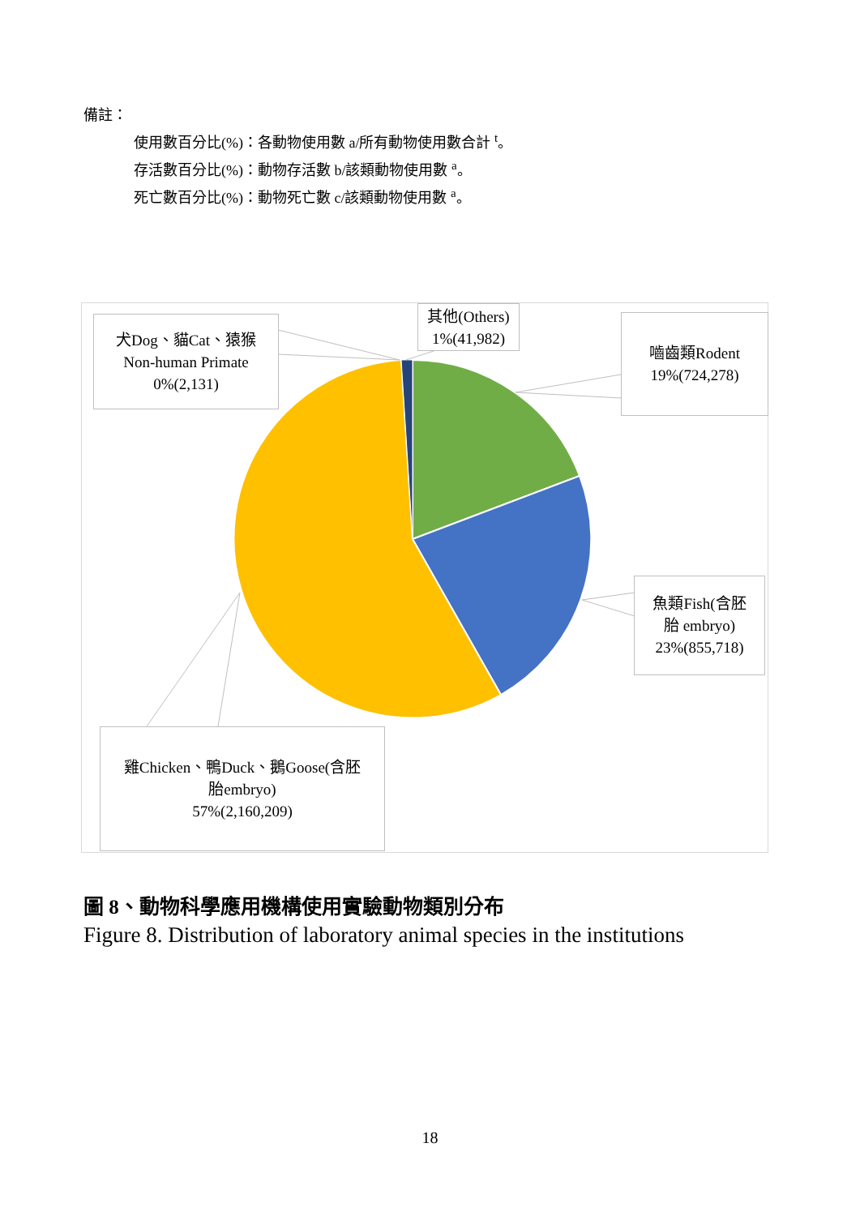備註：
使用數百分比(%)：各動物使用數 a/所有動物使用數合計 <sup>t</sup>。
存活數百分比(%)：動物存活數 b/該類動物使用數 <sup>a</sup>。
死亡數百分比(%)：動物死亡數 c/該類動物使用數 <sup>a</sup>。
其他(Others)
1%(41,982)
犬Dog、貓Cat、猿猴
Non-human Primate
0%(2,131)
嚙齒類Rodent
19%(724,278)
魚類Fish(含胚
胎 embryo)
23%(855,718)
雞Chicken、鴨Duck、鵝Goose(含胚
胎embryo)
57%(2,160,209)
圖 8、動物科學應用機構使用實驗動物類別分布
Figure 8. Distribution of laboratory animal species in the institutions
18